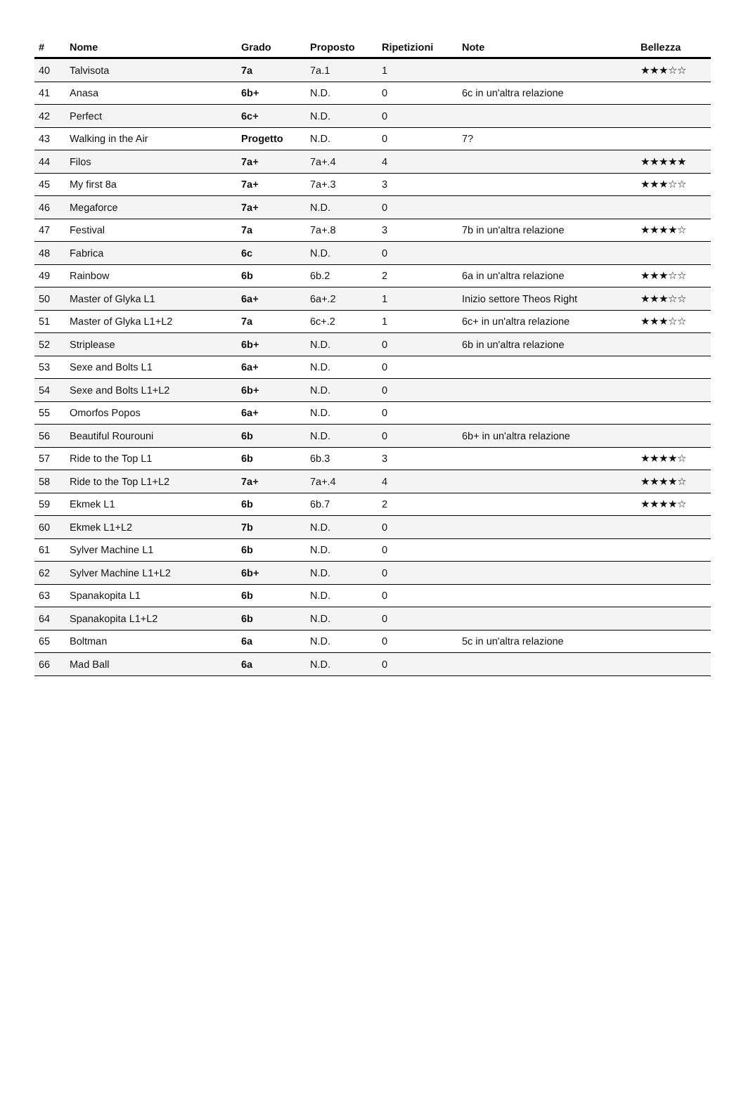| # | Nome | Grado | Proposto | Ripetizioni | Note | Bellezza |
| --- | --- | --- | --- | --- | --- | --- |
| 40 | Talvisota | 7a | 7a.1 | 1 | | ★★★☆☆ |
| 41 | Anasa | 6b+ | N.D. | 0 | 6c in un'altra relazione | |
| 42 | Perfect | 6c+ | N.D. | 0 | | |
| 43 | Walking in the Air | Progetto | N.D. | 0 | 7? | |
| 44 | Filos | 7a+ | 7a+.4 | 4 | | ★★★★★ |
| 45 | My first 8a | 7a+ | 7a+.3 | 3 | | ★★★☆☆ |
| 46 | Megaforce | 7a+ | N.D. | 0 | | |
| 47 | Festival | 7a | 7a+.8 | 3 | 7b in un'altra relazione | ★★★★☆ |
| 48 | Fabrica | 6c | N.D. | 0 | | |
| 49 | Rainbow | 6b | 6b.2 | 2 | 6a in un'altra relazione | ★★★☆☆ |
| 50 | Master of Glyka L1 | 6a+ | 6a+.2 | 1 | Inizio settore Theos Right | ★★★☆☆ |
| 51 | Master of Glyka L1+L2 | 7a | 6c+.2 | 1 | 6c+ in un'altra relazione | ★★★☆☆ |
| 52 | Striplease | 6b+ | N.D. | 0 | 6b in un'altra relazione | |
| 53 | Sexe and Bolts L1 | 6a+ | N.D. | 0 | | |
| 54 | Sexe and Bolts L1+L2 | 6b+ | N.D. | 0 | | |
| 55 | Omorfos Popos | 6a+ | N.D. | 0 | | |
| 56 | Beautiful Rourouni | 6b | N.D. | 0 | 6b+ in un'altra relazione | |
| 57 | Ride to the Top L1 | 6b | 6b.3 | 3 | | ★★★★☆ |
| 58 | Ride to the Top L1+L2 | 7a+ | 7a+.4 | 4 | | ★★★★☆ |
| 59 | Ekmek L1 | 6b | 6b.7 | 2 | | ★★★★☆ |
| 60 | Ekmek L1+L2 | 7b | N.D. | 0 | | |
| 61 | Sylver Machine L1 | 6b | N.D. | 0 | | |
| 62 | Sylver Machine L1+L2 | 6b+ | N.D. | 0 | | |
| 63 | Spanakopita L1 | 6b | N.D. | 0 | | |
| 64 | Spanakopita L1+L2 | 6b | N.D. | 0 | | |
| 65 | Boltman | 6a | N.D. | 0 | 5c in un'altra relazione | |
| 66 | Mad Ball | 6a | N.D. | 0 | | |